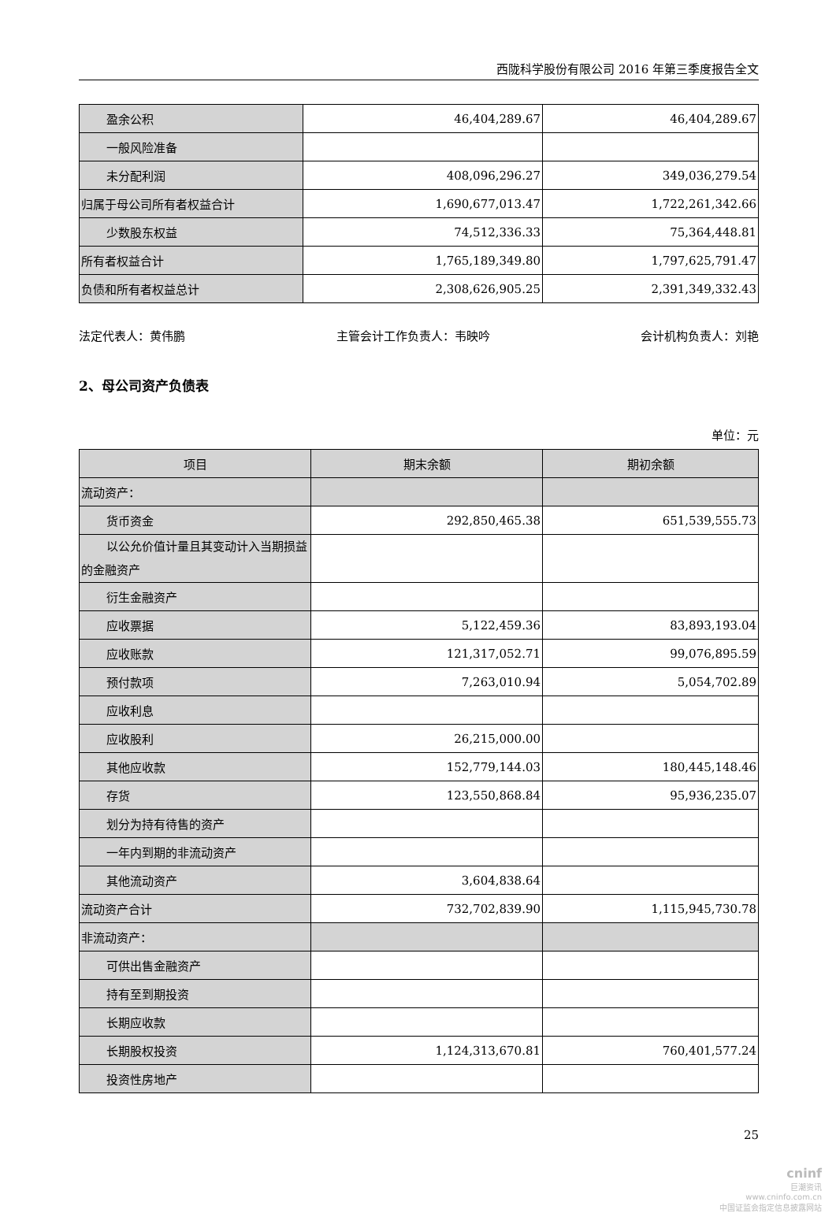西陇科学股份有限公司 2016 年第三季度报告全文
| 盈余公积 | 46,404,289.67 | 46,404,289.67 |
| 一般风险准备 | | |
| 未分配利润 | 408,096,296.27 | 349,036,279.54 |
| 归属于母公司所有者权益合计 | 1,690,677,013.47 | 1,722,261,342.66 |
| 少数股东权益 | 74,512,336.33 | 75,364,448.81 |
| 所有者权益合计 | 1,765,189,349.80 | 1,797,625,791.47 |
| 负债和所有者权益总计 | 2,308,626,905.25 | 2,391,349,332.43 |
法定代表人：黄伟鹏 主管会计工作负责人：韦映吟 会计机构负责人：刘艳
2、母公司资产负债表
单位：元
| 项目 | 期末余额 | 期初余额 |
| --- | --- | --- |
| 流动资产： | | |
| 货币资金 | 292,850,465.38 | 651,539,555.73 |
| 以公允价值计量且其变动计入当期损 益的金融资产 | | |
| 衍生金融资产 | | |
| 应收票据 | 5,122,459.36 | 83,893,193.04 |
| 应收账款 | 121,317,052.71 | 99,076,895.59 |
| 预付款项 | 7,263,010.94 | 5,054,702.89 |
| 应收利息 | | |
| 应收股利 | 26,215,000.00 | |
| 其他应收款 | 152,779,144.03 | 180,445,148.46 |
| 存货 | 123,550,868.84 | 95,936,235.07 |
| 划分为持有待售的资产 | | |
| 一年内到期的非流动资产 | | |
| 其他流动资产 | 3,604,838.64 | |
| 流动资产合计 | 732,702,839.90 | 1,115,945,730.78 |
| 非流动资产： | | |
| 可供出售金融资产 | | |
| 持有至到期投资 | | |
| 长期应收款 | | |
| 长期股权投资 | 1,124,313,670.81 | 760,401,577.24 |
| 投资性房地产 | | |
25
cninf
巨潮资讯
www.cninfo.com.cn
中国证监会指定信息披露网站